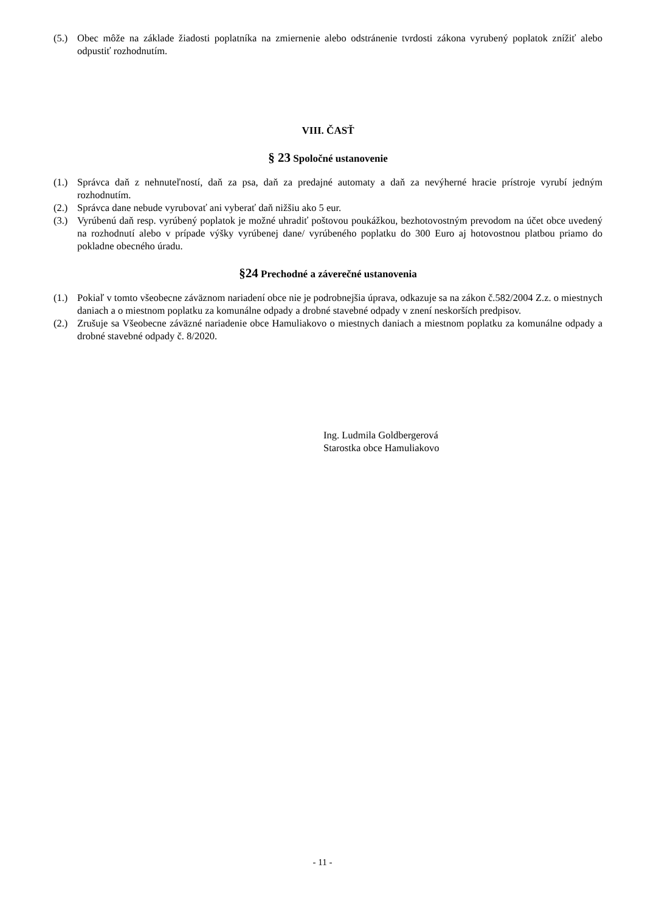(5.) Obec môže na základe žiadosti poplatníka na zmiernenie alebo odstránenie tvrdosti zákona vyrubený poplatok znížiť alebo odpustiť rozhodnutím.
VIII. ČASŤ
§ 23 Spoločné ustanovenie
(1.) Správca daň z nehnuteľností, daň za psa, daň za predajné automaty a daň za nevýherné hracie prístroje vyrubí jedným rozhodnutím.
(2.) Správca dane nebude vyrubovať ani vyberať daň nižšiu ako 5 eur.
(3.) Vyrúbenú daň resp. vyrúbený poplatok je možné uhradiť poštovou poukážkou, bezhotovostným prevodom na účet obce uvedený na rozhodnutí alebo v prípade výšky vyrúbenej dane/ vyrúbeného poplatku do 300 Euro aj hotovostnou platbou priamo do pokladne obecného úradu.
§24 Prechodné a záverečné ustanovenia
(1.) Pokiaľ v tomto všeobecne záväznom nariadení obce nie je podrobnejšia úprava, odkazuje sa na zákon č.582/2004 Z.z. o miestnych daniach a o miestnom poplatku za komunálne odpady a drobné stavebné odpady v znení neskorších predpisov.
(2.) Zrušuje sa Všeobecne záväzné nariadenie obce Hamuliakovo o miestnych daniach a miestnom poplatku za komunálne odpady a drobné stavebné odpady č. 8/2020.
Ing. Ludmila Goldbergerová
Starostka obce Hamuliakovo
- 11 -